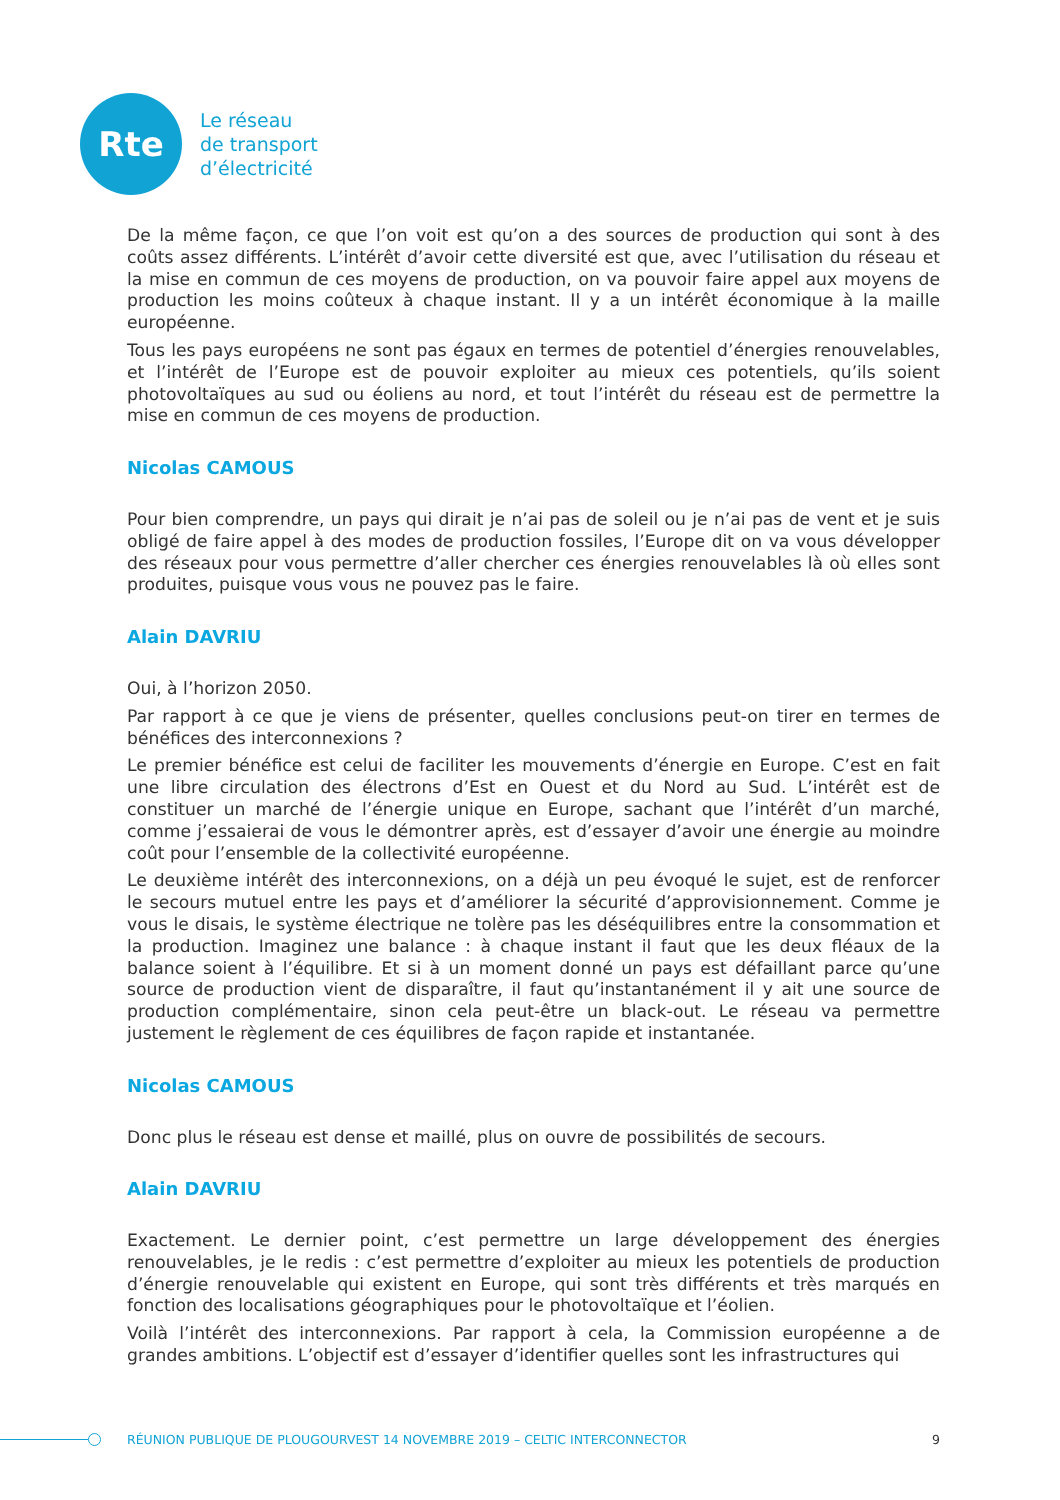Rte
Le réseau
de transport
d’électricité
De la même façon, ce que l’on voit est qu’on a des sources de production qui sont à des coûts assez différents. L’intérêt d’avoir cette diversité est que, avec l’utilisation du réseau et la mise en commun de ces moyens de production, on va pouvoir faire appel aux moyens de production les moins coûteux à chaque instant. Il y a un intérêt économique à la maille européenne.
Tous les pays européens ne sont pas égaux en termes de potentiel d’énergies renouvelables, et l’intérêt de l’Europe est de pouvoir exploiter au mieux ces potentiels, qu’ils soient photovoltaïques au sud ou éoliens au nord, et tout l’intérêt du réseau est de permettre la mise en commun de ces moyens de production.
Nicolas CAMOUS
Pour bien comprendre, un pays qui dirait je n’ai pas de soleil ou je n’ai pas de vent et je suis obligé de faire appel à des modes de production fossiles, l’Europe dit on va vous développer des réseaux pour vous permettre d’aller chercher ces énergies renouvelables là où elles sont produites, puisque vous vous ne pouvez pas le faire.
Alain DAVRIU
Oui, à l’horizon 2050.
Par rapport à ce que je viens de présenter, quelles conclusions peut-on tirer en termes de bénéfices des interconnexions ?
Le premier bénéfice est celui de faciliter les mouvements d’énergie en Europe. C’est en fait une libre circulation des électrons d’Est en Ouest et du Nord au Sud. L’intérêt est de constituer un marché de l’énergie unique en Europe, sachant que l’intérêt d’un marché, comme j’essaierai de vous le démontrer après, est d’essayer d’avoir une énergie au moindre coût pour l’ensemble de la collectivité européenne.
Le deuxième intérêt des interconnexions, on a déjà un peu évoqué le sujet, est de renforcer le secours mutuel entre les pays et d’améliorer la sécurité d’approvisionnement. Comme je vous le disais, le système électrique ne tolère pas les déséquilibres entre la consommation et la production. Imaginez une balance : à chaque instant il faut que les deux fléaux de la balance soient à l’équilibre. Et si à un moment donné un pays est défaillant parce qu’une source de production vient de disparaître, il faut qu’instantanément il y ait une source de production complémentaire, sinon cela peut-être un black-out. Le réseau va permettre justement le règlement de ces équilibres de façon rapide et instantanée.
Nicolas CAMOUS
Donc plus le réseau est dense et maillé, plus on ouvre de possibilités de secours.
Alain DAVRIU
Exactement. Le dernier point, c’est permettre un large développement des énergies renouvelables, je le redis : c’est permettre d’exploiter au mieux les potentiels de production d’énergie renouvelable qui existent en Europe, qui sont très différents et très marqués en fonction des localisations géographiques pour le photovoltaïque et l’éolien.
Voilà l’intérêt des interconnexions. Par rapport à cela, la Commission européenne a de grandes ambitions. L’objectif est d’essayer d’identifier quelles sont les infrastructures qui
RÉUNION PUBLIQUE DE PLOUGOURVEST 14 NOVEMBRE 2019 – CELTIC INTERCONNECTOR 9